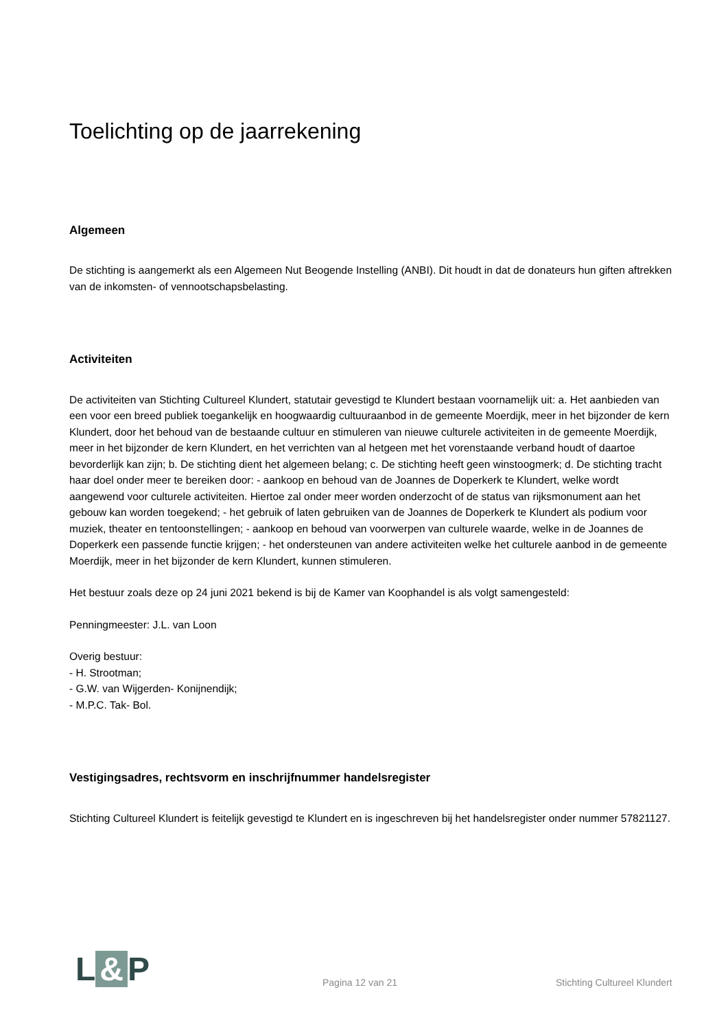Toelichting op de jaarrekening
Algemeen
De stichting is aangemerkt als een Algemeen Nut Beogende Instelling (ANBI). Dit houdt in dat de donateurs hun giften aftrekken van de inkomsten- of vennootschapsbelasting.
Activiteiten
De activiteiten van Stichting Cultureel Klundert, statutair gevestigd te Klundert bestaan voornamelijk uit: a. Het aanbieden van een voor een breed publiek toegankelijk en hoogwaardig cultuuraanbod in de gemeente Moerdijk, meer in het bijzonder de kern Klundert, door het behoud van de bestaande cultuur en stimuleren van nieuwe culturele activiteiten in de gemeente Moerdijk, meer in het bijzonder de kern Klundert, en het verrichten van al hetgeen met het vorenstaande verband houdt of daartoe bevorderlijk kan zijn; b. De stichting dient het algemeen belang; c. De stichting heeft geen winstoogmerk; d. De stichting tracht haar doel onder meer te bereiken door: - aankoop en behoud van de Joannes de Doperkerk te Klundert, welke wordt aangewend voor culturele activiteiten. Hiertoe zal onder meer worden onderzocht of de status van rijksmonument aan het gebouw kan worden toegekend; - het gebruik of laten gebruiken van de Joannes de Doperkerk te Klundert als podium voor muziek, theater en tentoonstellingen; - aankoop en behoud van voorwerpen van culturele waarde, welke in de Joannes de Doperkerk een passende functie krijgen; - het ondersteunen van andere activiteiten welke het culturele aanbod in de gemeente Moerdijk, meer in het bijzonder de kern Klundert, kunnen stimuleren.
Het bestuur zoals deze op 24 juni 2021 bekend is bij de Kamer van Koophandel is als volgt samengesteld:
Penningmeester: J.L. van Loon
Overig bestuur:
- H. Strootman;
- G.W. van Wijgerden- Konijnendijk;
- M.P.C. Tak- Bol.
Vestigingsadres, rechtsvorm en inschrijfnummer handelsregister
Stichting Cultureel Klundert is feitelijk gevestigd te Klundert en is ingeschreven bij het handelsregister onder nummer 57821127.
L & P
Pagina 12 van 21
Stichting Cultureel Klundert